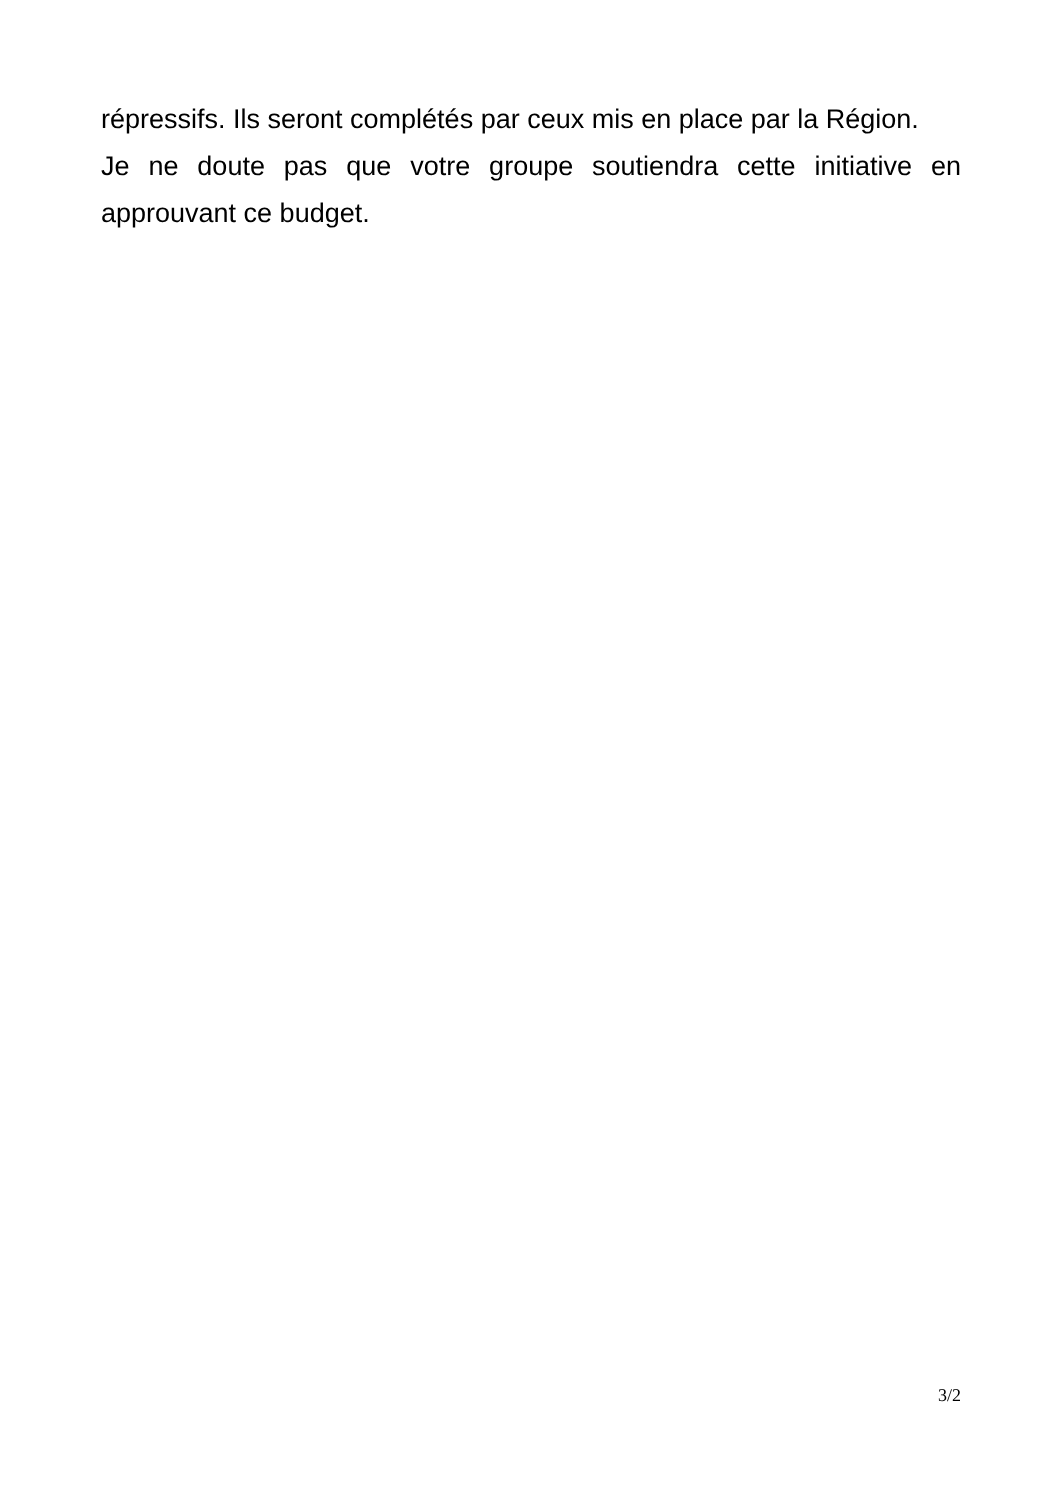répressifs. Ils seront complétés par ceux mis en place par la Région.
Je ne doute pas que votre groupe soutiendra cette initiative en approuvant ce budget.
3/2